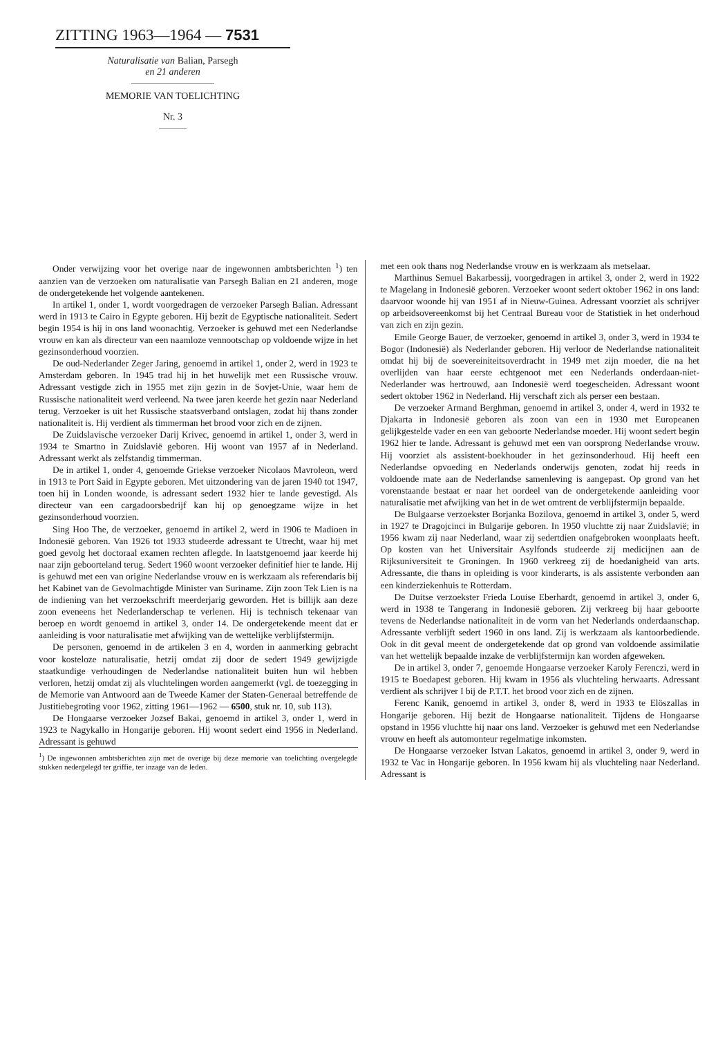ZITTING 1963—1964 — 7531
Naturalisatie van Balian, Parsegh
en 21 anderen
MEMORIE VAN TOELICHTING
Nr. 3
Onder verwijzing voor het overige naar de ingewonnen ambtsberichten <sup>1</sup>) ten aanzien van de verzoeken om naturalisatie van Parsegh Balian en 21 anderen, moge de ondergetekende het volgende aantekenen.
In artikel 1, onder 1, wordt voorgedragen de verzoeker Parsegh Balian. Adressant werd in 1913 te Cairo in Egypte geboren. Hij bezit de Egyptische nationaliteit. Sedert begin 1954 is hij in ons land woonachtig. Verzoeker is gehuwd met een Nederlandse vrouw en kan als directeur van een naamloze vennootschap op voldoende wijze in het gezinsonderhoud voorzien.
De oud-Nederlander Zeger Jaring, genoemd in artikel 1, onder 2, werd in 1923 te Amsterdam geboren. In 1945 trad hij in het huwelijk met een Russische vrouw. Adressant vestigde zich in 1955 met zijn gezin in de Sovjet-Unie, waar hem de Russische nationaliteit werd verleend. Na twee jaren keerde het gezin naar Nederland terug. Verzoeker is uit het Russische staatsverband ontslagen, zodat hij thans zonder nationaliteit is. Hij verdient als timmerman het brood voor zich en de zijnen.
De Zuidslavische verzoeker Darij Krivec, genoemd in artikel 1, onder 3, werd in 1934 te Smartno in Zuidslavië geboren. Hij woont van 1957 af in Nederland. Adressant werkt als zelfstandig timmerman.
De in artikel 1, onder 4, genoemde Griekse verzoeker Nicolaos Mavroleon, werd in 1913 te Port Said in Egypte geboren. Met uitzondering van de jaren 1940 tot 1947, toen hij in Londen woonde, is adressant sedert 1932 hier te lande gevestigd. Als directeur van een cargadoorsbedrijf kan hij op genoegzame wijze in het gezinsonderhoud voorzien.
Sing Hoo The, de verzoeker, genoemd in artikel 2, werd in 1906 te Madioen in Indonesië geboren. Van 1926 tot 1933 studeerde adressant te Utrecht, waar hij met goed gevolg het doctoraal examen rechten aflegde. In laatstgenoemd jaar keerde hij naar zijn geboorteland terug. Sedert 1960 woont verzoeker definitief hier te lande. Hij is gehuwd met een van origine Nederlandse vrouw en is werkzaam als referendaris bij het Kabinet van de Gevolmachtigde Minister van Suriname. Zijn zoon Tek Lien is na de indiening van het verzoekschrift meerderjarig geworden. Het is billijk aan deze zoon eveneens het Nederlanderschap te verlenen. Hij is technisch tekenaar van beroep en wordt genoemd in artikel 3, onder 14. De ondergetekende meent dat er aanleiding is voor naturalisatie met afwijking van de wettelijke verblijfstermijn.
De personen, genoemd in de artikelen 3 en 4, worden in aanmerking gebracht voor kosteloze naturalisatie, hetzij omdat zij door de sedert 1949 gewijzigde staatkundige verhoudingen de Nederlandse nationaliteit buiten hun wil hebben verloren, hetzij omdat zij als vluchtelingen worden aangemerkt (vgl. de toezegging in de Memorie van Antwoord aan de Tweede Kamer der Staten-Generaal betreffende de Justitiebegroting voor 1962, zitting 1961—1962 — 6500, stuk nr. 10, sub 113).
De Hongaarse verzoeker Jozsef Bakai, genoemd in artikel 3, onder 1, werd in 1923 te Nagykallo in Hongarije geboren. Hij woont sedert eind 1956 in Nederland. Adressant is gehuwd
<sup>1</sup>) De ingewonnen ambtsberichten zijn met de overige bij deze memorie van toelichting overgelegde stukken nedergelegd ter griffie, ter inzage van de leden.
met een ook thans nog Nederlandse vrouw en is werkzaam als metselaar.
Marthinus Semuel Bakarbessij, voorgedragen in artikel 3, onder 2, werd in 1922 te Magelang in Indonesië geboren. Verzoeker woont sedert oktober 1962 in ons land: daarvoor woonde hij van 1951 af in Nieuw-Guinea. Adressant voorziet als schrijver op arbeidsovereenkomst bij het Centraal Bureau voor de Statistiek in het onderhoud van zich en zijn gezin.
Emile George Bauer, de verzoeker, genoemd in artikel 3, onder 3, werd in 1934 te Bogor (Indonesië) als Nederlander geboren. Hij verloor de Nederlandse nationaliteit omdat hij bij de soevereiniteitsoverdracht in 1949 met zijn moeder, die na het overlijden van haar eerste echtgenoot met een Nederlands onderdaan-niet-Nederlander was hertrouwd, aan Indonesië werd toegescheiden. Adressant woont sedert oktober 1962 in Nederland. Hij verschaft zich als perser een bestaan.
De verzoeker Armand Berghman, genoemd in artikel 3, onder 4, werd in 1932 te Djakarta in Indonesië geboren als zoon van een in 1930 met Europeanen gelijkgestelde vader en een van geboorte Nederlandse moeder. Hij woont sedert begin 1962 hier te lande. Adressant is gehuwd met een van oorsprong Nederlandse vrouw. Hij voorziet als assistent-boekhouder in het gezinsonderhoud. Hij heeft een Nederlandse opvoeding en Nederlands onderwijs genoten, zodat hij reeds in voldoende mate aan de Nederlandse samenleving is aangepast. Op grond van het vorenstaande bestaat er naar het oordeel van de ondergetekende aanleiding voor naturalisatie met afwijking van het in de wet omtrent de verblijfstermijn bepaalde.
De Bulgaarse verzoekster Borjanka Bozilova, genoemd in artikel 3, onder 5, werd in 1927 te Dragojcinci in Bulgarije geboren. In 1950 vluchtte zij naar Zuidslavië; in 1956 kwam zij naar Nederland, waar zij sedertdien onafgebroken woonplaats heeft. Op kosten van het Universitair Asylfonds studeerde zij medicijnen aan de Rijksuniversiteit te Groningen. In 1960 verkreeg zij de hoedanigheid van arts. Adressante, die thans in opleiding is voor kinderarts, is als assistente verbonden aan een kinderziekenhuis te Rotterdam.
De Duitse verzoekster Frieda Louise Eberhardt, genoemd in artikel 3, onder 6, werd in 1938 te Tangerang in Indonesië geboren. Zij verkreeg bij haar geboorte tevens de Nederlandse nationaliteit in de vorm van het Nederlands onderdaanschap. Adressante verblijft sedert 1960 in ons land. Zij is werkzaam als kantoorbediende. Ook in dit geval meent de ondergetekende dat op grond van voldoende assimilatie van het wettelijk bepaalde inzake de verblijfstermijn kan worden afgeweken.
De in artikel 3, onder 7, genoemde Hongaarse verzoeker Karoly Ferenczi, werd in 1915 te Boedapest geboren. Hij kwam in 1956 als vluchteling herwaarts. Adressant verdient als schrijver I bij de P.T.T. het brood voor zich en de zijnen.
Ferenc Kanik, genoemd in artikel 3, onder 8, werd in 1933 te Elöszallas in Hongarije geboren. Hij bezit de Hongaarse nationaliteit. Tijdens de Hongaarse opstand in 1956 vluchtte hij naar ons land. Verzoeker is gehuwd met een Nederlandse vrouw en heeft als automonteur regelmatige inkomsten.
De Hongaarse verzoeker Istvan Lakatos, genoemd in artikel 3, onder 9, werd in 1932 te Vac in Hongarije geboren. In 1956 kwam hij als vluchteling naar Nederland. Adressant is